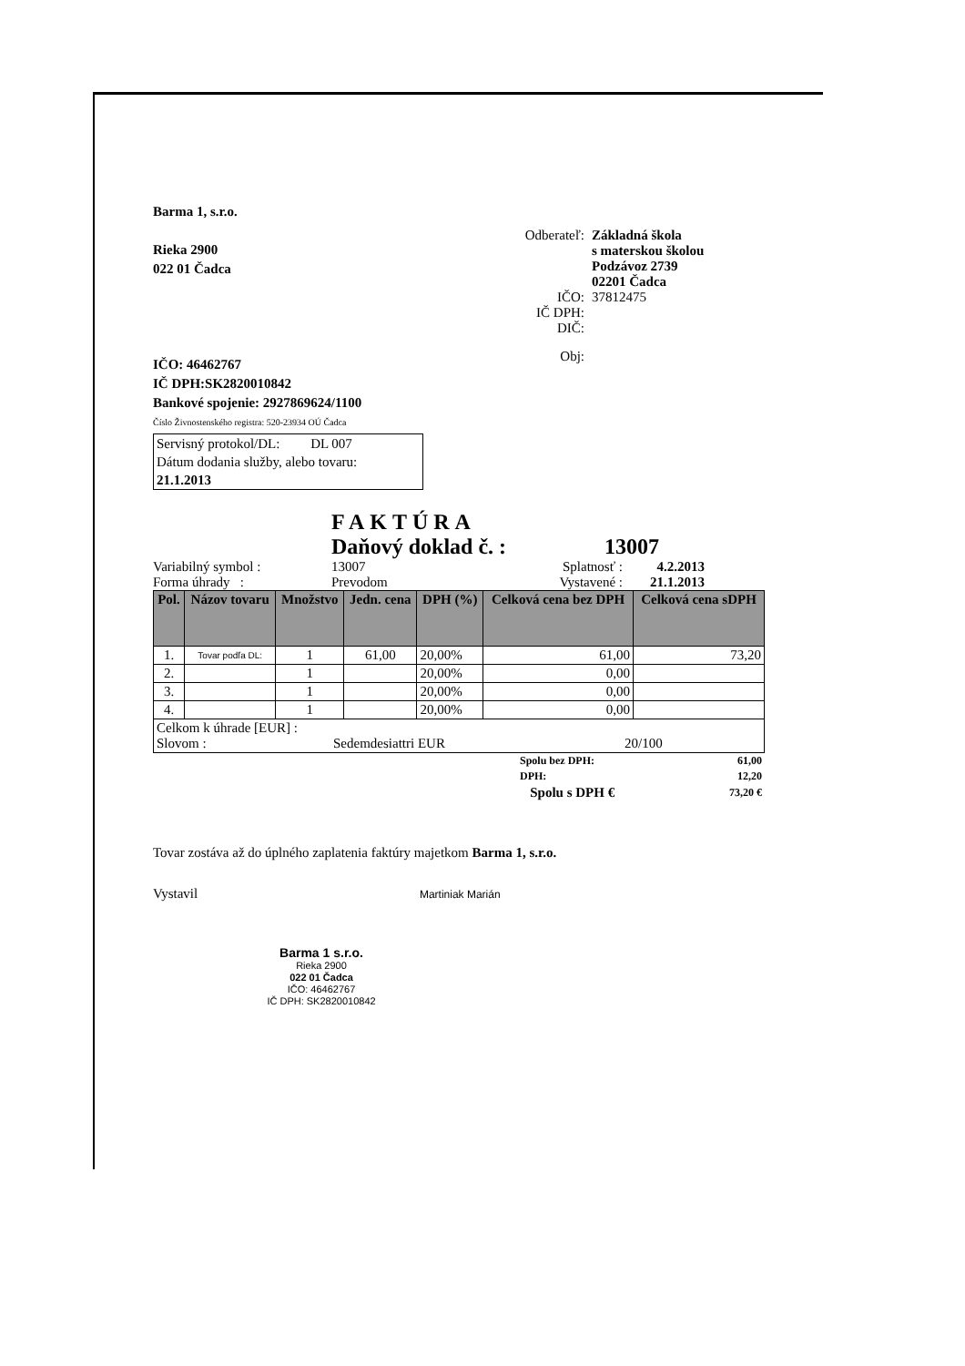Barma 1, s.r.o.
Rieka 2900
022 01 Čadca
IČO: 46462767
IČ DPH:SK2820010842
Bankové spojenie: 2927869624/1100
Číslo Živnostenského registra: 520-23934 OÚ Čadca
Odberateľ: Základná škola
s materskou školou
Podzávoz 2739
02201 Čadca
IČO: 37812475
IČ DPH:
DIČ:
Obj:
Servisný protokol/DL: DL 007
Dátum dodania služby, alebo tovaru: 21.1.2013
FAKTÚRA
Daňový doklad č. : 13007
Variabilný symbol : 13007 Splatnosť : 4.2.2013
Forma úhrady : Prevodom Vystavené : 21.1.2013
| Pol. | Názov tovaru | Množstvo | Jedn. cena | DPH (%) | Celková cena bez DPH | Celková cena sDPH |
| --- | --- | --- | --- | --- | --- | --- |
| 1. | Tovar podľa DL: | 1 | 61,00 | 20,00% | 61,00 | 73,20 |
| 2. | | 1 | | 20,00% | 0,00 | |
| 3. | | 1 | | 20,00% | 0,00 | |
| 4. | | 1 | | 20,00% | 0,00 | |
| Celkom k úhrade [EUR] : Slovom : Sedemdesiattri EUR 20/100 | | | | | | |
| Spolu bez DPH: | 61,00 |
| DPH: | 12,20 |
| Spolu s DPH € | 73,20 € |
Tovar zostáva až do úplného zaplatenia faktúry majetkom Barma 1, s.r.o.
Vystavil Martiniak Marián
Barma 1 s.r.o.
Rieka 2900
022 01 Čadca
IČO: 46462767
IČ DPH: SK2820010842